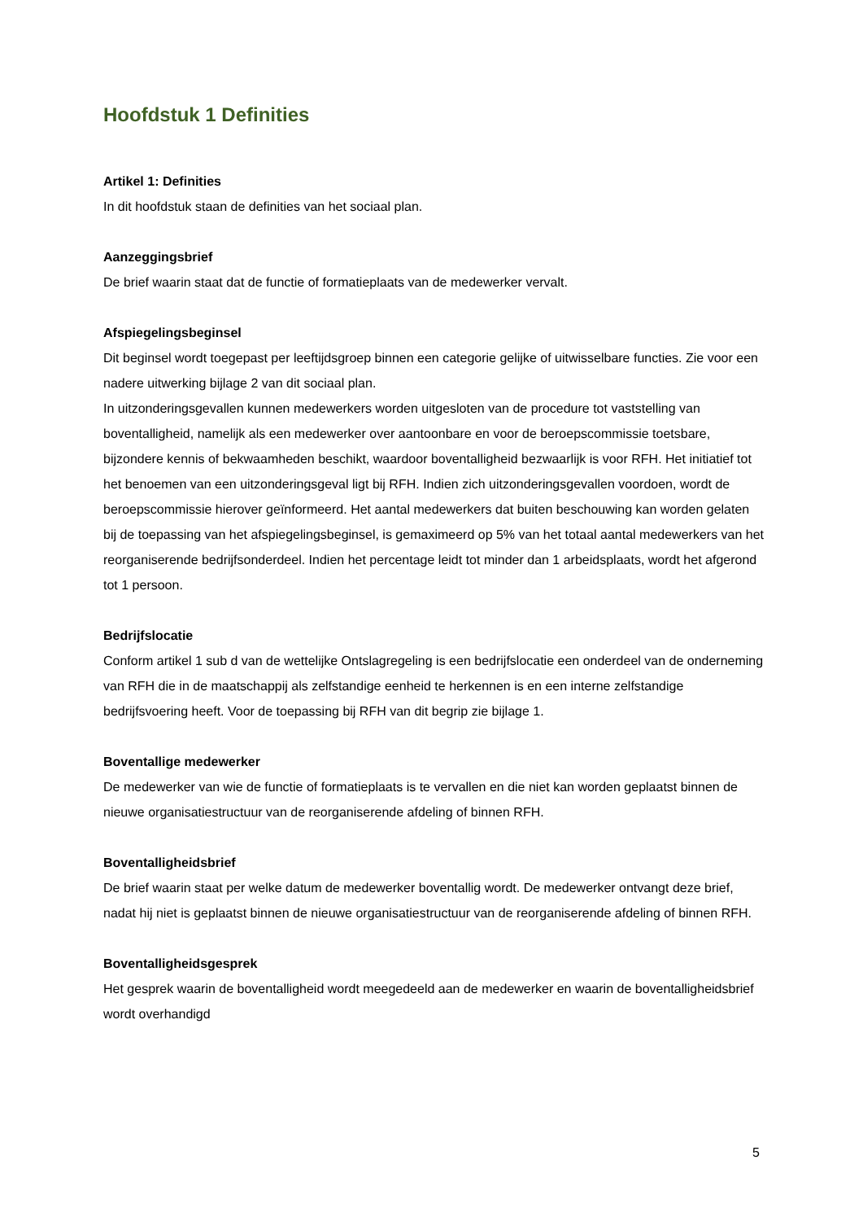Hoofdstuk 1 Definities
Artikel 1: Definities
In dit hoofdstuk staan de definities van het sociaal plan.
Aanzeggingsbrief
De brief waarin staat dat de functie of formatieplaats van de medewerker vervalt.
Afspiegelingsbeginsel
Dit beginsel wordt toegepast per leeftijdsgroep binnen een categorie gelijke of uitwisselbare functies. Zie voor een nadere uitwerking bijlage 2 van dit sociaal plan.
In uitzonderingsgevallen kunnen medewerkers worden uitgesloten van de procedure tot vaststelling van boventalligheid, namelijk als een medewerker over aantoonbare en voor de beroepscommissie toetsbare, bijzondere kennis of bekwaamheden beschikt, waardoor boventalligheid bezwaarlijk is voor RFH. Het initiatief tot het benoemen van een uitzonderingsgeval ligt bij RFH. Indien zich uitzonderingsgevallen voordoen, wordt de beroepscommissie hierover geïnformeerd. Het aantal medewerkers dat buiten beschouwing kan worden gelaten bij de toepassing van het afspiegelingsbeginsel, is gemaximeerd op 5% van het totaal aantal medewerkers van het reorganiserende bedrijfsonderdeel. Indien het percentage leidt tot minder dan 1 arbeidsplaats, wordt het afgerond tot 1 persoon.
Bedrijfslocatie
Conform artikel 1 sub d van de wettelijke Ontslagregeling is een bedrijfslocatie een onderdeel van de onderneming van RFH die in de maatschappij als zelfstandige eenheid te herkennen is en een interne zelfstandige bedrijfsvoering heeft. Voor de toepassing bij RFH van dit begrip zie bijlage 1.
Boventallige medewerker
De medewerker van wie de functie of formatieplaats is te vervallen en die niet kan worden geplaatst binnen de nieuwe organisatiestructuur van de reorganiserende afdeling of binnen RFH.
Boventalligheidsbrief
De brief waarin staat per welke datum de medewerker boventallig wordt. De medewerker ontvangt deze brief, nadat hij niet is geplaatst binnen de nieuwe organisatiestructuur van de reorganiserende afdeling of binnen RFH.
Boventalligheidsgesprek
Het gesprek waarin de boventalligheid wordt meegedeeld aan de medewerker en waarin de boventalligheidsbrief wordt overhandigd
5